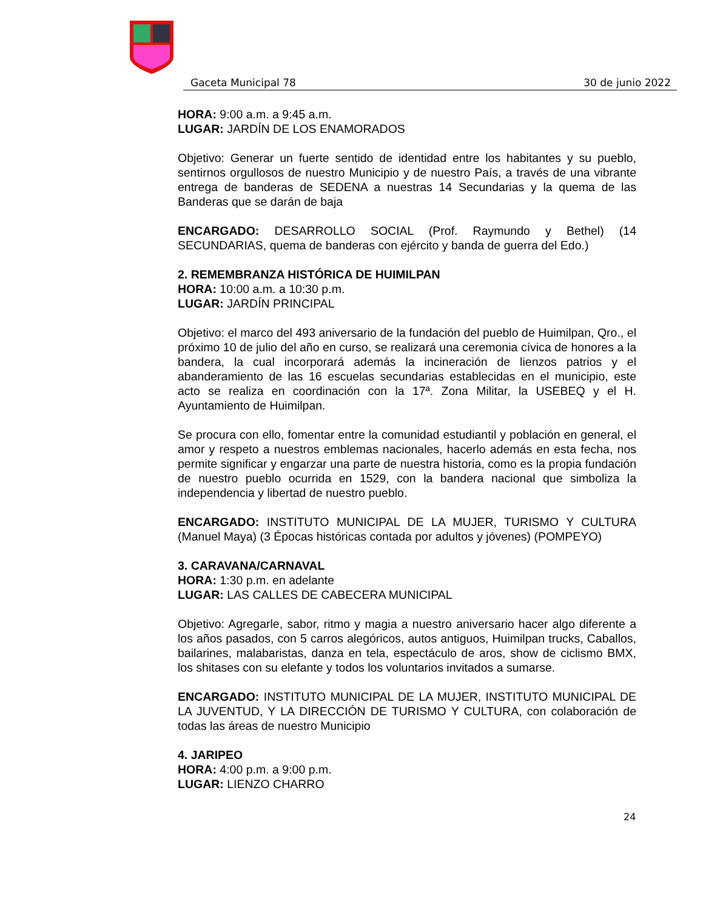Gaceta Municipal 78 30 de junio 2022
HORA: 9:00 a.m. a 9:45 a.m.
LUGAR: JARDÍN DE LOS ENAMORADOS
Objetivo: Generar un fuerte sentido de identidad entre los habitantes y su pueblo, sentirnos orgullosos de nuestro Municipio y de nuestro País, a través de una vibrante entrega de banderas de SEDENA a nuestras 14 Secundarias y la quema de las Banderas que se darán de baja
ENCARGADO: DESARROLLO SOCIAL (Prof. Raymundo y Bethel) (14 SECUNDARIAS, quema de banderas con ejército y banda de guerra del Edo.)
2. REMEMBRANZA HISTÓRICA DE HUIMILPAN
HORA: 10:00 a.m. a 10:30 p.m.
LUGAR: JARDÍN PRINCIPAL
Objetivo: el marco del 493 aniversario de la fundación del pueblo de Huimilpan, Qro., el próximo 10 de julio del año en curso, se realizará una ceremonia cívica de honores a la bandera, la cual incorporará además la incineración de lienzos patrios y el abanderamiento de las 16 escuelas secundarias establecidas en el municipio, este acto se realiza en coordinación con la 17ª. Zona Militar, la USEBEQ y el H. Ayuntamiento de Huimilpan.
Se procura con ello, fomentar entre la comunidad estudiantil y población en general, el amor y respeto a nuestros emblemas nacionales, hacerlo además en esta fecha, nos permite significar y engarzar una parte de nuestra historia, como es la propia fundación de nuestro pueblo ocurrida en 1529, con la bandera nacional que simboliza la independencia y libertad de nuestro pueblo.
ENCARGADO: INSTITUTO MUNICIPAL DE LA MUJER, TURISMO Y CULTURA (Manuel Maya) (3 Épocas históricas contada por adultos y jóvenes) (POMPEYO)
3. CARAVANA/CARNAVAL
HORA: 1:30 p.m. en adelante
LUGAR: LAS CALLES DE CABECERA MUNICIPAL
Objetivo: Agregarle, sabor, ritmo y magia a nuestro aniversario hacer algo diferente a los años pasados, con 5 carros alegóricos, autos antiguos, Huimilpan trucks, Caballos, bailarines, malabaristas, danza en tela, espectáculo de aros, show de ciclismo BMX, los shitases con su elefante y todos los voluntarios invitados a sumarse.
ENCARGADO: INSTITUTO MUNICIPAL DE LA MUJER, INSTITUTO MUNICIPAL DE LA JUVENTUD, Y LA DIRECCIÓN DE TURISMO Y CULTURA, con colaboración de todas las áreas de nuestro Municipio
4. JARIPEO
HORA: 4:00 p.m. a 9:00 p.m.
LUGAR: LIENZO CHARRO
24